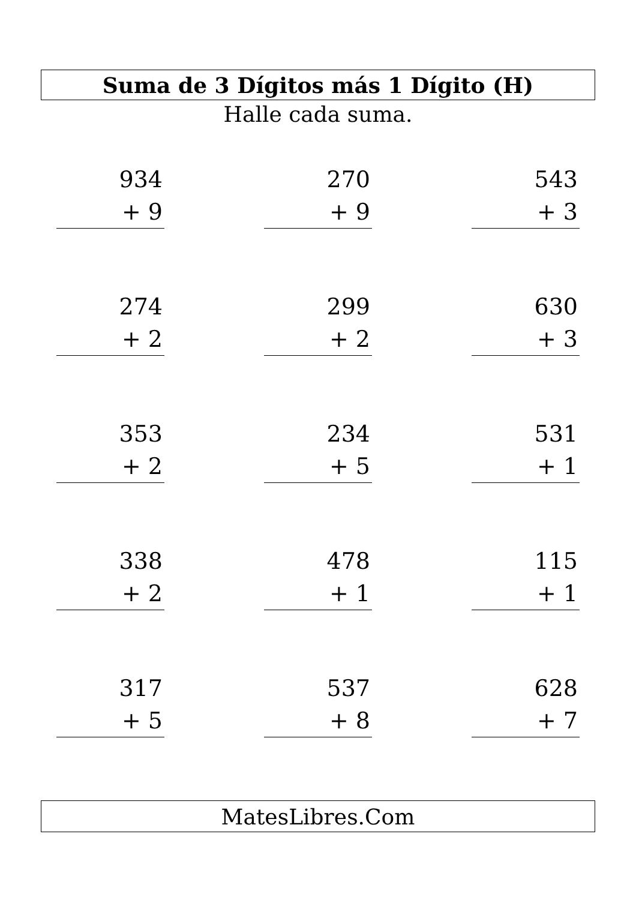Suma de 3 Dígitos más 1 Dígito (H)
Halle cada suma.
934
+ 9
270
+ 9
543
+ 3
274
+ 2
299
+ 2
630
+ 3
353
+ 2
234
+ 5
531
+ 1
338
+ 2
478
+ 1
115
+ 1
317
+ 5
537
+ 8
628
+ 7
MatesLibres.Com